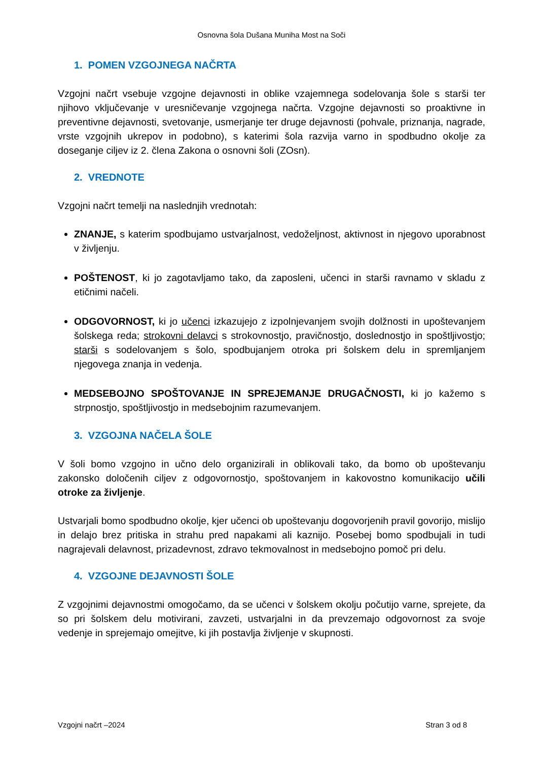Osnovna šola Dušana Muniha Most na Soči
1. POMEN VZGOJNEGA NAČRTA
Vzgojni načrt vsebuje vzgojne dejavnosti in oblike vzajemnega sodelovanja šole s starši ter njihovo vključevanje v uresničevanje vzgojnega načrta. Vzgojne dejavnosti so proaktivne in preventivne dejavnosti, svetovanje, usmerjanje ter druge dejavnosti (pohvale, priznanja, nagrade, vrste vzgojnih ukrepov in podobno), s katerimi šola razvija varno in spodbudno okolje za doseganje ciljev iz 2. člena Zakona o osnovni šoli (ZOsn).
2. VREDNOTE
Vzgojni načrt temelji na naslednjih vrednotah:
ZNANJE, s katerim spodbujamo ustvarjalnost, vedoželjnost, aktivnost in njegovo uporabnost v življenju.
POŠTENOST, ki jo zagotavljamo tako, da zaposleni, učenci in starši ravnamo v skladu z etičnimi načeli.
ODGOVORNOST, ki jo učenci izkazujejo z izpolnjevanjem svojih dolžnosti in upoštevanjem šolskega reda; strokovni delavci s strokovnostjo, pravičnostjo, doslednostjo in spoštljivostjo; starši s sodelovanjem s šolo, spodbujanjem otroka pri šolskem delu in spremljanjem njegovega znanja in vedenja.
MEDSEBOJNO SPOŠTOVANJE IN SPREJEMANJE DRUGAČNOSTI, ki jo kažemo s strpnostjo, spoštljivostjo in medsebojnim razumevanjem.
3. VZGOJNA NAČELA ŠOLE
V šoli bomo vzgojno in učno delo organizirali in oblikovali tako, da bomo ob upoštevanju zakonsko določenih ciljev z odgovornostjo, spoštovanjem in kakovostno komunikacijo učili otroke za življenje.
Ustvarjali bomo spodbudno okolje, kjer učenci ob upoštevanju dogovorjenih pravil govorijo, mislijo in delajo brez pritiska in strahu pred napakami ali kaznijo. Posebej bomo spodbujali in tudi nagrajevali delavnost, prizadevnost, zdravo tekmovalnost in medsebojno pomoč pri delu.
4. VZGOJNE DEJAVNOSTI ŠOLE
Z vzgojnimi dejavnostmi omogočamo, da se učenci v šolskem okolju počutijo varne, sprejete, da so pri šolskem delu motivirani, zavzeti, ustvarjalni in da prevzemajo odgovornost za svoje vedenje in sprejemajo omejitve, ki jih postavlja življenje v skupnosti.
Vzgojni načrt –2024 Stran 3 od 8